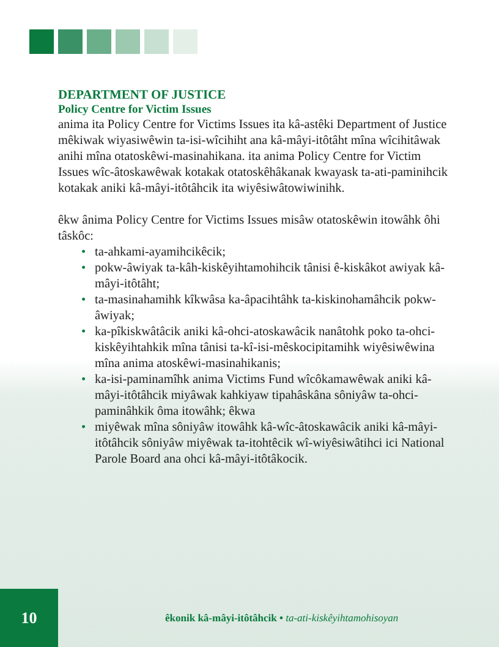DEPARTMENT OF JUSTICE
Policy Centre for Victim Issues
anima ita Policy Centre for Victims Issues ita kâ-astêki Department of Justice mêkiwak wiyasiwêwin ta-isi-wîcihiht ana kâ-mâyi-itôtâht mîna wîcihitâwak anihi mîna otatoskêwi-masinahikana. ita anima Policy Centre for Victim Issues wîc-âtoskawêwak kotakak otatoskêhâkanak kwayask ta-ati-paminihcik kotakak aniki kâ-mâyi-itôtâhcik ita wiyêsiwâtowiwinihk.
êkw ânima Policy Centre for Victims Issues misâw otatoskêwin itowâhk ôhi tâskôc:
• ta-ahkami-ayamihcikêcik;
• pokw-âwiyak ta-kâh-kiskêyihtamohihcik tânisi ê-kiskâkot awiyak kâ-mâyi-itôtâht;
• ta-masinahamihk kîkwâsa ka-âpacihtâhk ta-kiskinohamâhcik pokw-âwiyak;
• ka-pîkiskwâtâcik aniki kâ-ohci-atoskawâcik nanâtohk poko ta-ohci-kiskêyihtahkik mîna tânisi ta-kî-isi-mêskocipitamihk wiyêsiwêwina mîna anima atoskêwi-masinahikanis;
• ka-isi-paminamîhk anima Victims Fund wîcôkamawêwak aniki kâ-mâyi-itôtâhcik miyâwak kahkiyaw tipahâskâna sôniyâw ta-ohci-paminâhkik ôma itowâhk; êkwa
• miyêwak mîna sôniyâw itowâhk kâ-wîc-âtoskawâcik aniki kâ-mâyi-itôtâhcik sôniyâw miyêwak ta-itohtêcik wî-wiyêsiwâtihci ici National Parole Board ana ohci kâ-mâyi-itôtâkocik.
10
êkonik kâ-mâyi-itôtâhcik • ta-ati-kiskêyihtamohisoyan